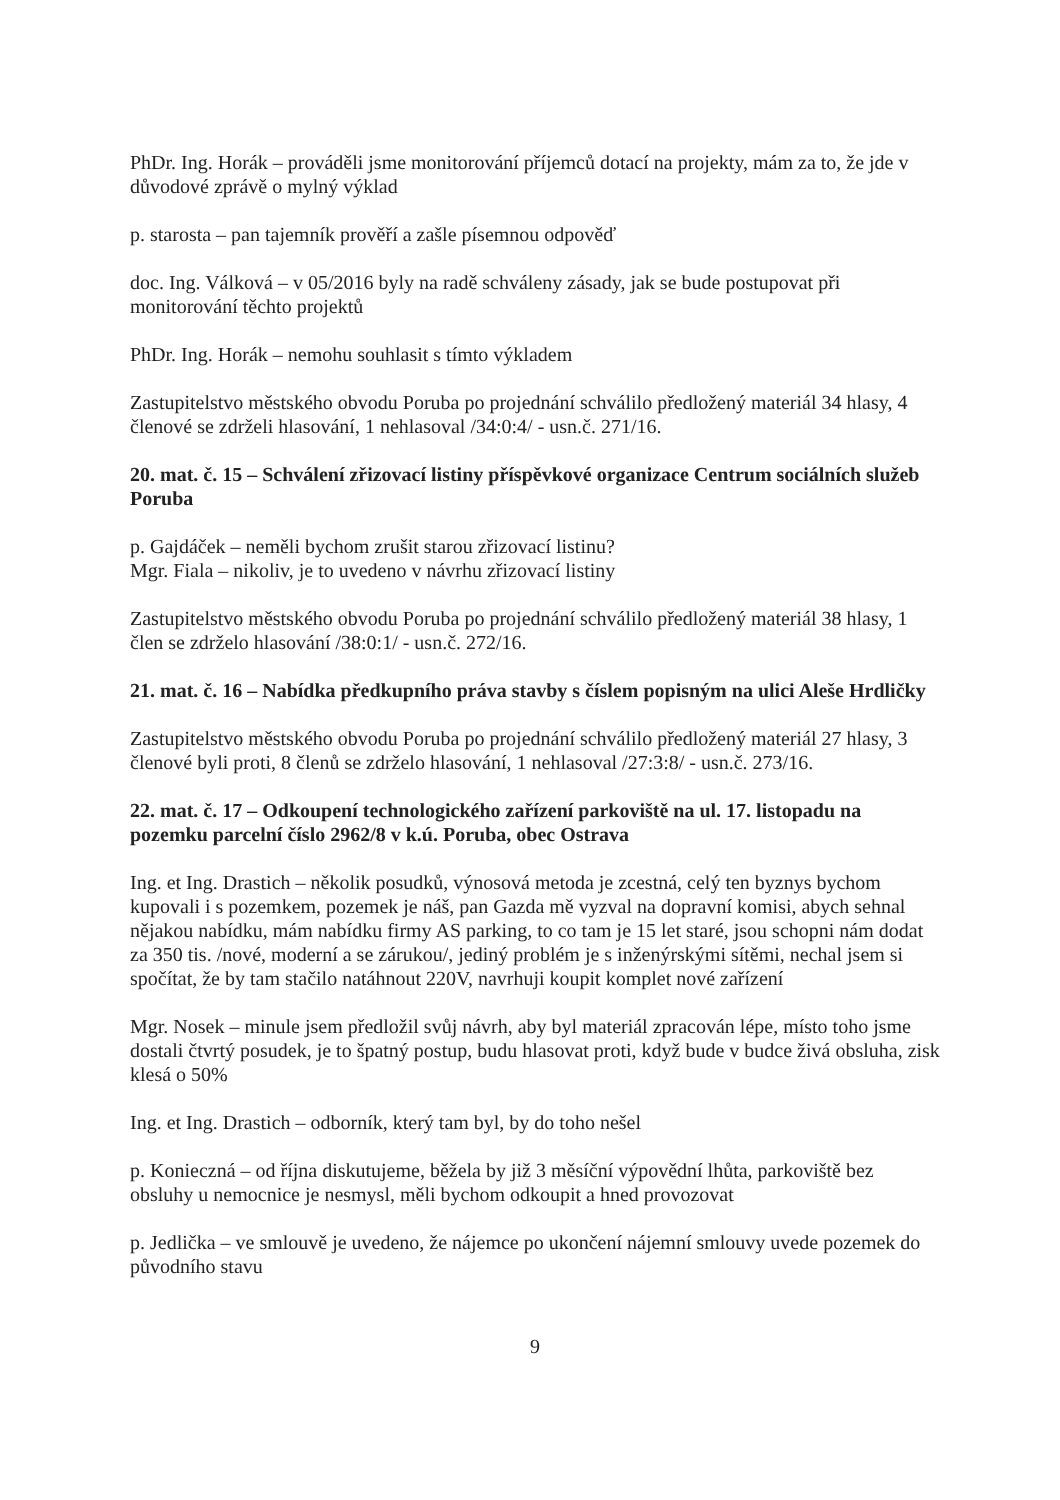PhDr. Ing. Horák – prováděli jsme monitorování příjemců dotací na projekty, mám za to, že jde v důvodové zprávě o mylný výklad
p. starosta – pan tajemník prověří a zašle písemnou odpověď
doc. Ing. Válková – v 05/2016 byly na radě schváleny zásady, jak se bude postupovat při monitorování těchto projektů
PhDr. Ing. Horák – nemohu souhlasit s tímto výkladem
Zastupitelstvo městského obvodu Poruba po projednání schválilo předložený materiál 34 hlasy, 4 členové se zdrželi hlasování, 1 nehlasoval /34:0:4/ - usn.č. 271/16.
20. mat. č. 15 – Schválení zřizovací listiny příspěvkové organizace Centrum sociálních služeb Poruba
p. Gajdáček – neměli bychom zrušit starou zřizovací listinu?
Mgr. Fiala – nikoliv, je to uvedeno v návrhu zřizovací listiny
Zastupitelstvo městského obvodu Poruba po projednání schválilo předložený materiál 38 hlasy, 1 člen se zdrželo hlasování /38:0:1/ - usn.č. 272/16.
21. mat. č. 16 – Nabídka předkupního práva stavby s číslem popisným na ulici Aleše Hrdličky
Zastupitelstvo městského obvodu Poruba po projednání schválilo předložený materiál 27 hlasy, 3 členové byli proti, 8 členů se zdrželo hlasování, 1 nehlasoval /27:3:8/ - usn.č. 273/16.
22. mat. č. 17 – Odkoupení technologického zařízení parkoviště na ul. 17. listopadu na pozemku parcelní číslo 2962/8 v k.ú. Poruba, obec Ostrava
Ing. et Ing. Drastich – několik posudků, výnosová metoda je zcestná, celý ten byznys bychom kupovali i s pozemkem, pozemek je náš, pan Gazda mě vyzval na dopravní komisi, abych sehnal nějakou nabídku, mám nabídku firmy AS parking, to co tam je 15 let staré, jsou schopni nám dodat za 350 tis. /nové, moderní a se zárukou/, jediný problém je s inženýrskými sítěmi, nechal jsem si spočítat, že by tam stačilo natáhnout 220V, navrhuji koupit komplet nové zařízení
Mgr. Nosek – minule jsem předložil svůj návrh, aby byl materiál zpracován lépe, místo toho jsme dostali čtvrtý posudek, je to špatný postup, budu hlasovat proti, když bude v budce živá obsluha, zisk klesá o 50%
Ing. et Ing. Drastich – odborník, který tam byl, by do toho nešel
p. Konieczná – od října diskutujeme, běžela by již 3 měsíční výpovědní lhůta, parkoviště bez obsluhy u nemocnice je nesmysl, měli bychom odkoupit a hned provozovat
p. Jedlička – ve smlouvě je uvedeno, že nájemce po ukončení nájemní smlouvy uvede pozemek do původního stavu
9